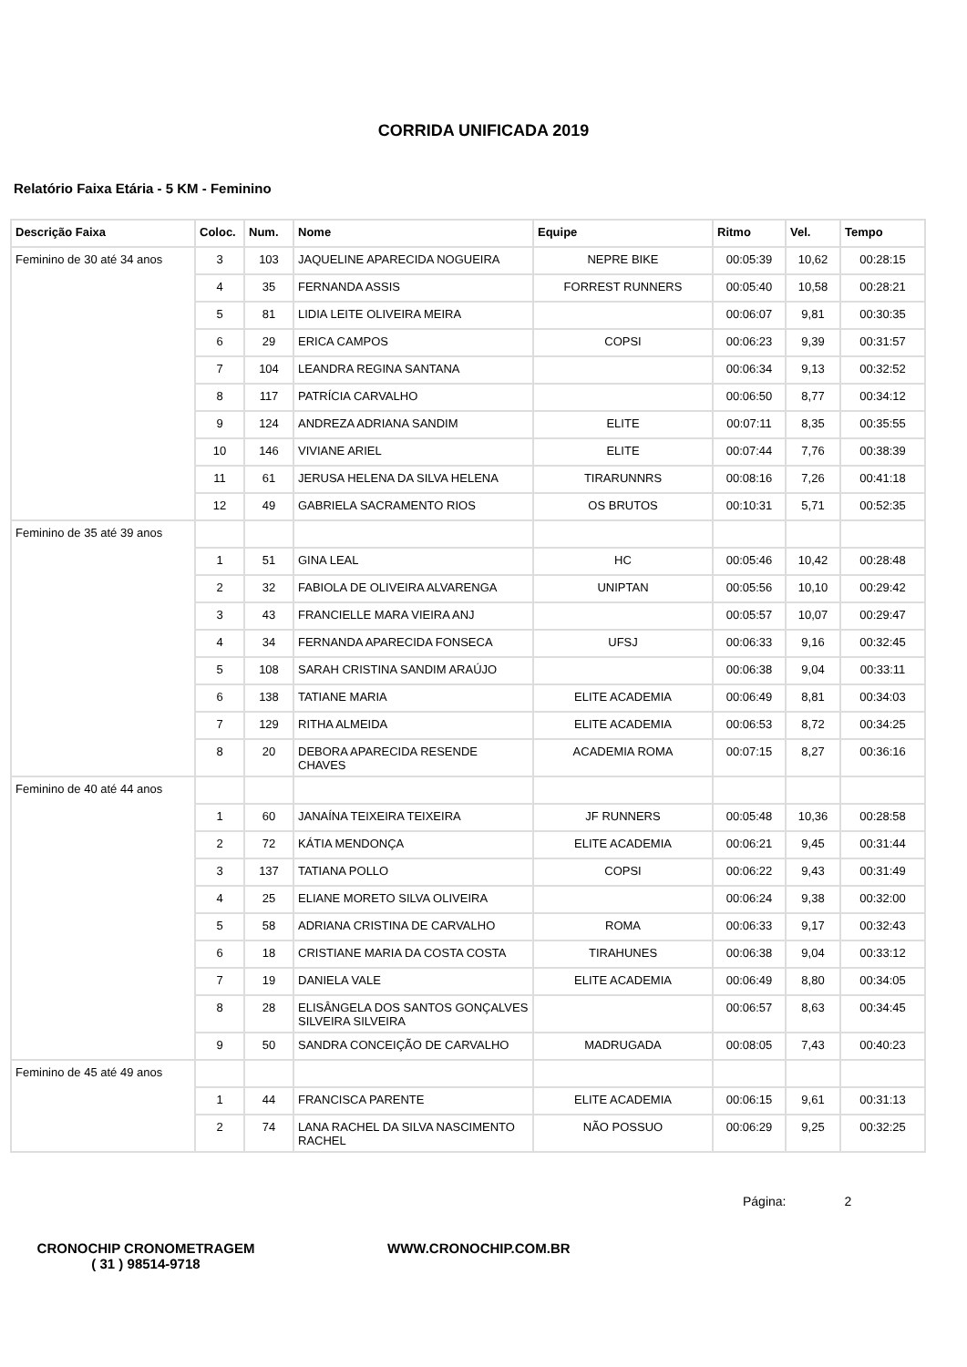CORRIDA UNIFICADA 2019
Relatório Faixa Etária - 5 KM - Feminino
| Descrição Faixa | Coloc. | Num. | Nome | Equipe | Ritmo | Vel. | Tempo |
| --- | --- | --- | --- | --- | --- | --- | --- |
| Feminino de 30 até 34 anos | 3 | 103 | JAQUELINE APARECIDA NOGUEIRA | NEPRE BIKE | 00:05:39 | 10,62 | 00:28:15 |
| | 4 | 35 | FERNANDA ASSIS | FORREST RUNNERS | 00:05:40 | 10,58 | 00:28:21 |
| | 5 | 81 | LIDIA LEITE OLIVEIRA MEIRA | | 00:06:07 | 9,81 | 00:30:35 |
| | 6 | 29 | ERICA CAMPOS | COPSI | 00:06:23 | 9,39 | 00:31:57 |
| | 7 | 104 | LEANDRA REGINA SANTANA | | 00:06:34 | 9,13 | 00:32:52 |
| | 8 | 117 | PATRÍCIA CARVALHO | | 00:06:50 | 8,77 | 00:34:12 |
| | 9 | 124 | ANDREZA ADRIANA SANDIM | ELITE | 00:07:11 | 8,35 | 00:35:55 |
| | 10 | 146 | VIVIANE ARIEL | ELITE | 00:07:44 | 7,76 | 00:38:39 |
| | 11 | 61 | JERUSA HELENA DA SILVA HELENA | TIRARUNNRS | 00:08:16 | 7,26 | 00:41:18 |
| | 12 | 49 | GABRIELA SACRAMENTO RIOS | OS BRUTOS | 00:10:31 | 5,71 | 00:52:35 |
| Feminino de 35 até 39 anos | | | | | | | |
| | 1 | 51 | GINA LEAL | HC | 00:05:46 | 10,42 | 00:28:48 |
| | 2 | 32 | FABIOLA DE OLIVEIRA ALVARENGA | UNIPTAN | 00:05:56 | 10,10 | 00:29:42 |
| | 3 | 43 | FRANCIELLE MARA VIEIRA ANJ | | 00:05:57 | 10,07 | 00:29:47 |
| | 4 | 34 | FERNANDA APARECIDA FONSECA | UFSJ | 00:06:33 | 9,16 | 00:32:45 |
| | 5 | 108 | SARAH CRISTINA SANDIM ARAÚJO | | 00:06:38 | 9,04 | 00:33:11 |
| | 6 | 138 | TATIANE MARIA | ELITE ACADEMIA | 00:06:49 | 8,81 | 00:34:03 |
| | 7 | 129 | RITHA ALMEIDA | ELITE ACADEMIA | 00:06:53 | 8,72 | 00:34:25 |
| | 8 | 20 | DEBORA APARECIDA RESENDE CHAVES | ACADEMIA ROMA | 00:07:15 | 8,27 | 00:36:16 |
| Feminino de 40 até 44 anos | | | | | | | |
| | 1 | 60 | JANAÍNA TEIXEIRA TEIXEIRA | JF RUNNERS | 00:05:48 | 10,36 | 00:28:58 |
| | 2 | 72 | KÁTIA MENDONÇA | ELITE ACADEMIA | 00:06:21 | 9,45 | 00:31:44 |
| | 3 | 137 | TATIANA POLLO | COPSI | 00:06:22 | 9,43 | 00:31:49 |
| | 4 | 25 | ELIANE MORETO SILVA OLIVEIRA | | 00:06:24 | 9,38 | 00:32:00 |
| | 5 | 58 | ADRIANA CRISTINA DE CARVALHO | ROMA | 00:06:33 | 9,17 | 00:32:43 |
| | 6 | 18 | CRISTIANE MARIA DA COSTA COSTA | TIRAHUNES | 00:06:38 | 9,04 | 00:33:12 |
| | 7 | 19 | DANIELA VALE | ELITE ACADEMIA | 00:06:49 | 8,80 | 00:34:05 |
| | 8 | 28 | ELISÂNGELA DOS SANTOS GONÇALVES SILVEIRA SILVEIRA | | 00:06:57 | 8,63 | 00:34:45 |
| | 9 | 50 | SANDRA CONCEIÇÃO DE CARVALHO | MADRUGADA | 00:08:05 | 7,43 | 00:40:23 |
| Feminino de 45 até 49 anos | | | | | | | |
| | 1 | 44 | FRANCISCA PARENTE | ELITE ACADEMIA | 00:06:15 | 9,61 | 00:31:13 |
| | 2 | 74 | LANA RACHEL DA SILVA NASCIMENTO RACHEL | NÃO POSSUO | 00:06:29 | 9,25 | 00:32:25 |
Página: 2
CRONOCHIP CRONOMETRAGEM
( 31 ) 98514-9718
WWW.CRONOCHIP.COM.BR